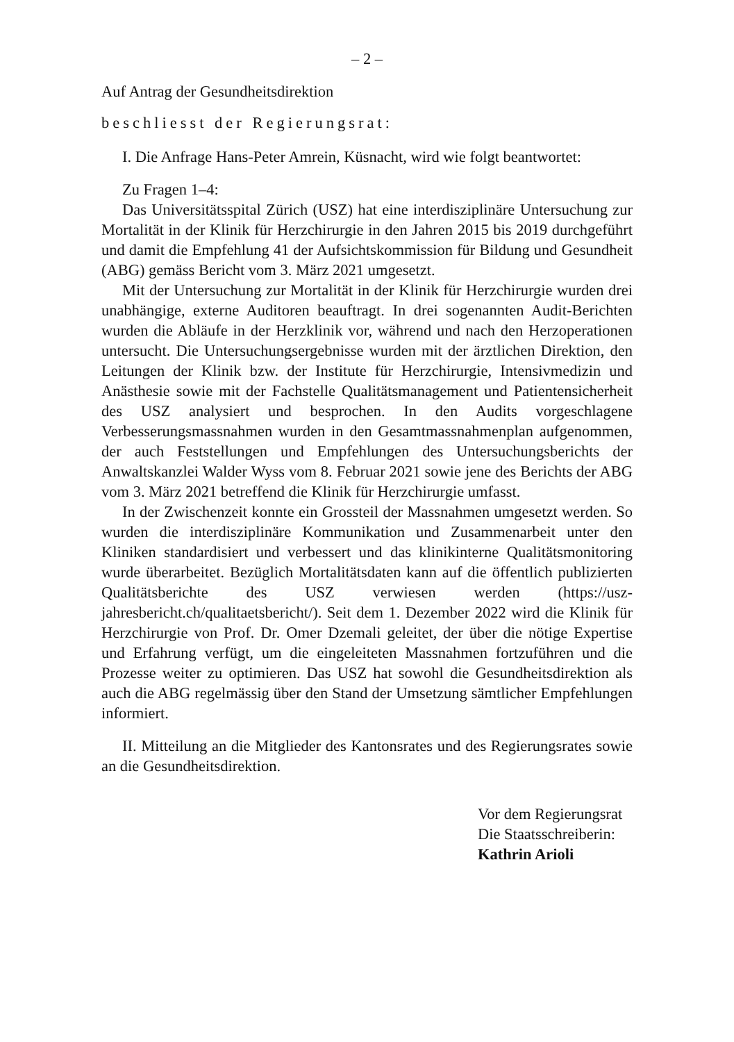– 2 –
Auf Antrag der Gesundheitsdirektion
beschliesst der Regierungsrat:
I. Die Anfrage Hans-Peter Amrein, Küsnacht, wird wie folgt beantwortet:
Zu Fragen 1–4:
Das Universitätsspital Zürich (USZ) hat eine interdisziplinäre Untersuchung zur Mortalität in der Klinik für Herzchirurgie in den Jahren 2015 bis 2019 durchgeführt und damit die Empfehlung 41 der Aufsichtskommission für Bildung und Gesundheit (ABG) gemäss Bericht vom 3. März 2021 umgesetzt.
Mit der Untersuchung zur Mortalität in der Klinik für Herzchirurgie wurden drei unabhängige, externe Auditoren beauftragt. In drei sogenannten Audit-Berichten wurden die Abläufe in der Herzklinik vor, während und nach den Herzoperationen untersucht. Die Untersuchungsergebnisse wurden mit der ärztlichen Direktion, den Leitungen der Klinik bzw. der Institute für Herzchirurgie, Intensivmedizin und Anästhesie sowie mit der Fachstelle Qualitätsmanagement und Patientensicherheit des USZ analysiert und besprochen. In den Audits vorgeschlagene Verbesserungsmassnahmen wurden in den Gesamtmassnahmenplan aufgenommen, der auch Feststellungen und Empfehlungen des Untersuchungsberichts der Anwaltskanzlei Walder Wyss vom 8. Februar 2021 sowie jene des Berichts der ABG vom 3. März 2021 betreffend die Klinik für Herzchirurgie umfasst.
In der Zwischenzeit konnte ein Grossteil der Massnahmen umgesetzt werden. So wurden die interdisziplinäre Kommunikation und Zusammenarbeit unter den Kliniken standardisiert und verbessert und das klinikinterne Qualitätsmonitoring wurde überarbeitet. Bezüglich Mortalitätsdaten kann auf die öffentlich publizierten Qualitätsberichte des USZ verwiesen werden (https://usz-jahresbericht.ch/qualitaetsbericht/). Seit dem 1. Dezember 2022 wird die Klinik für Herzchirurgie von Prof. Dr. Omer Dzemali geleitet, der über die nötige Expertise und Erfahrung verfügt, um die eingeleiteten Massnahmen fortzuführen und die Prozesse weiter zu optimieren. Das USZ hat sowohl die Gesundheitsdirektion als auch die ABG regelmässig über den Stand der Umsetzung sämtlicher Empfehlungen informiert.
II. Mitteilung an die Mitglieder des Kantonsrates und des Regierungsrates sowie an die Gesundheitsdirektion.
Vor dem Regierungsrat
Die Staatsschreiberin:
Kathrin Arioli